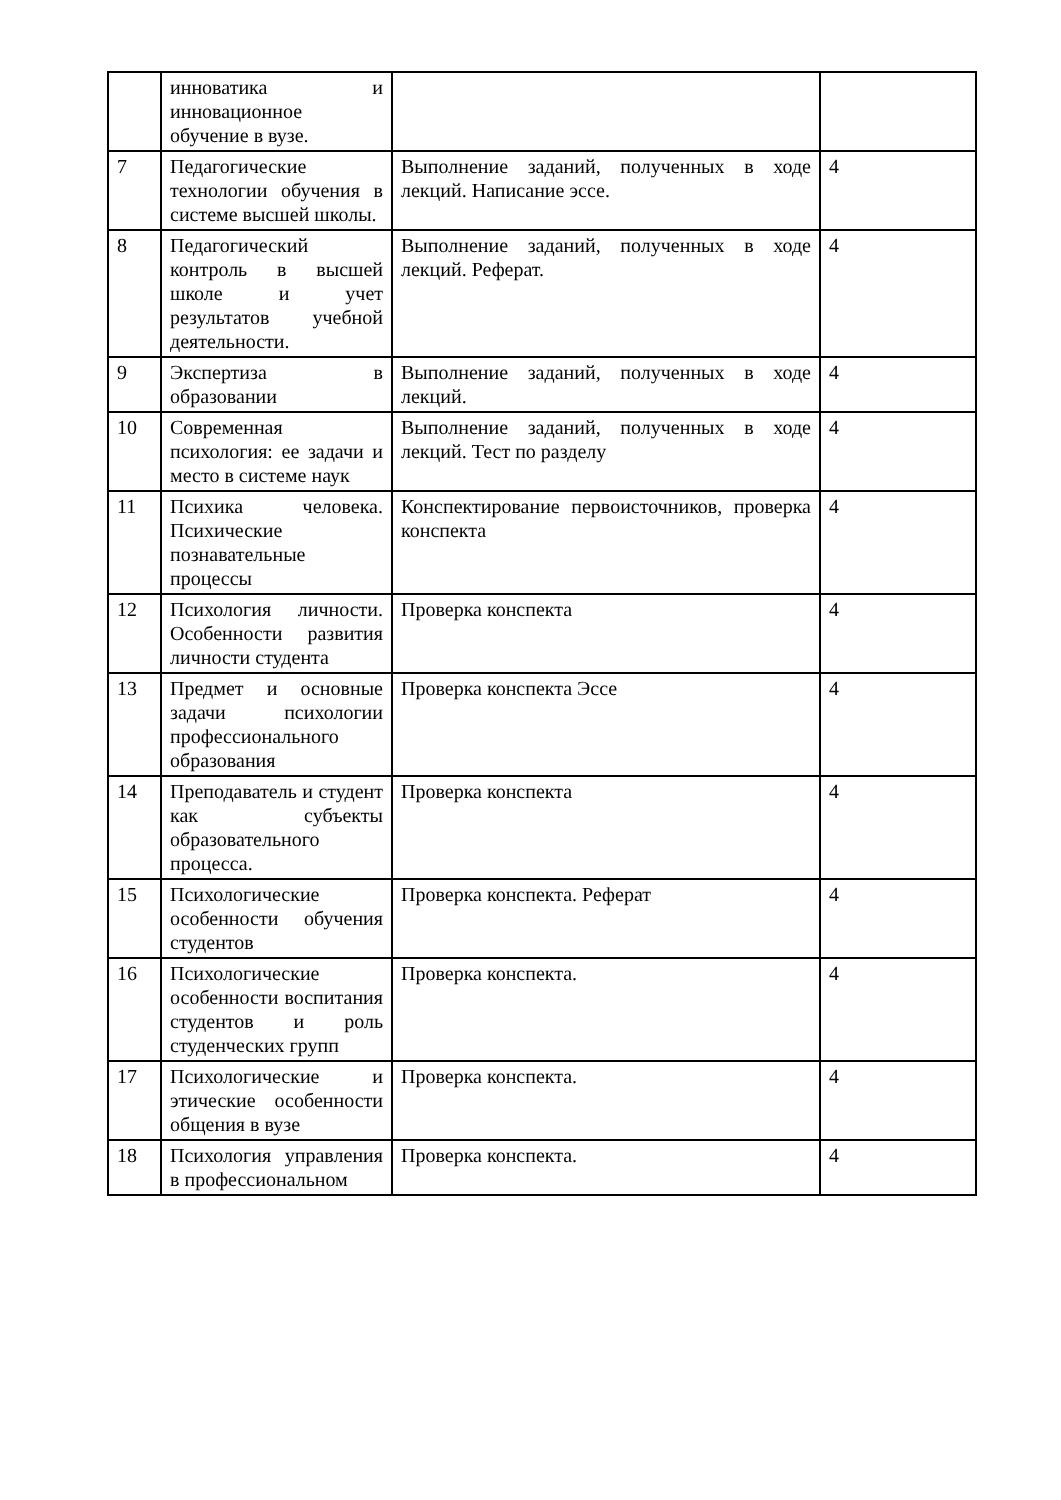| | инноватика и инновационное обучение в вузе. | | |
| 7 | Педагогические технологии обучения в системе высшей школы. | Выполнение заданий, полученных в ходе лекций. Написание эссе. | 4 |
| 8 | Педагогический контроль в высшей школе и учет результатов учебной деятельности. | Выполнение заданий, полученных в ходе лекций. Реферат. | 4 |
| 9 | Экспертиза в образовании | Выполнение заданий, полученных в ходе лекций. | 4 |
| 10 | Современная психология: ее задачи и место в системе наук | Выполнение заданий, полученных в ходе лекций. Тест по разделу | 4 |
| 11 | Психика человека. Психические познавательные процессы | Конспектирование первоисточников, проверка конспекта | 4 |
| 12 | Психология личности. Особенности развития личности студента | Проверка конспекта | 4 |
| 13 | Предмет и основные задачи психологии профессионального образования | Проверка конспекта Эссе | 4 |
| 14 | Преподаватель и студент как субъекты образовательного процесса. | Проверка конспекта | 4 |
| 15 | Психологические особенности обучения студентов | Проверка конспекта. Реферат | 4 |
| 16 | Психологические особенности воспитания студентов и роль студенческих групп | Проверка конспекта. | 4 |
| 17 | Психологические и этические особенности общения в вузе | Проверка конспекта. | 4 |
| 18 | Психология управления в профессиональном | Проверка конспекта. | 4 |